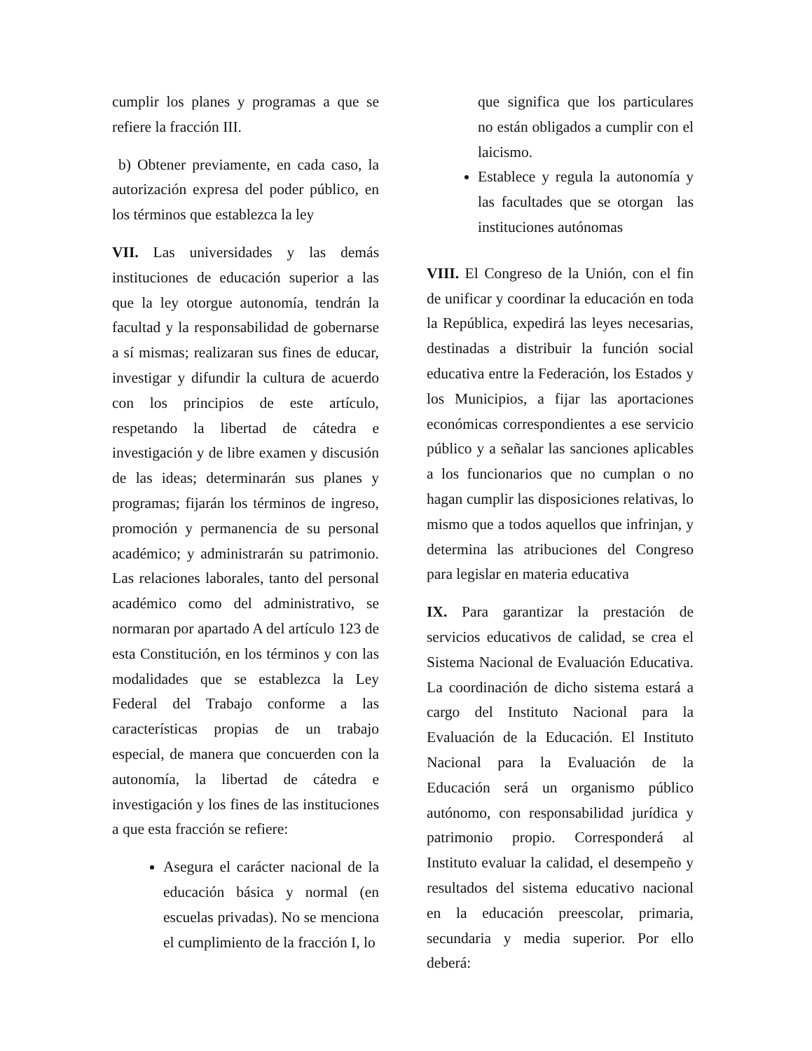cumplir los planes y programas a que se refiere la fracción III.
b) Obtener previamente, en cada caso, la autorización expresa del poder público, en los términos que establezca la ley
VII. Las universidades y las demás instituciones de educación superior a las que la ley otorgue autonomía, tendrán la facultad y la responsabilidad de gobernarse a sí mismas; realizaran sus fines de educar, investigar y difundir la cultura de acuerdo con los principios de este artículo, respetando la libertad de cátedra e investigación y de libre examen y discusión de las ideas; determinarán sus planes y programas; fijarán los términos de ingreso, promoción y permanencia de su personal académico; y administrarán su patrimonio. Las relaciones laborales, tanto del personal académico como del administrativo, se normaran por apartado A del artículo 123 de esta Constitución, en los términos y con las modalidades que se establezca la Ley Federal del Trabajo conforme a las características propias de un trabajo especial, de manera que concuerden con la autonomía, la libertad de cátedra e investigación y los fines de las instituciones a que esta fracción se refiere:
Asegura el carácter nacional de la educación básica y normal (en escuelas privadas). No se menciona el cumplimiento de la fracción I, lo
que significa que los particulares no están obligados a cumplir con el laicismo.
Establece y regula la autonomía y las facultades que se otorgan las instituciones autónomas
VIII. El Congreso de la Unión, con el fin de unificar y coordinar la educación en toda la República, expedirá las leyes necesarias, destinadas a distribuir la función social educativa entre la Federación, los Estados y los Municipios, a fijar las aportaciones económicas correspondientes a ese servicio público y a señalar las sanciones aplicables a los funcionarios que no cumplan o no hagan cumplir las disposiciones relativas, lo mismo que a todos aquellos que infrinjan, y determina las atribuciones del Congreso para legislar en materia educativa
IX. Para garantizar la prestación de servicios educativos de calidad, se crea el Sistema Nacional de Evaluación Educativa. La coordinación de dicho sistema estará a cargo del Instituto Nacional para la Evaluación de la Educación. El Instituto Nacional para la Evaluación de la Educación será un organismo público autónomo, con responsabilidad jurídica y patrimonio propio. Corresponderá al Instituto evaluar la calidad, el desempeño y resultados del sistema educativo nacional en la educación preescolar, primaria, secundaria y media superior. Por ello deberá: